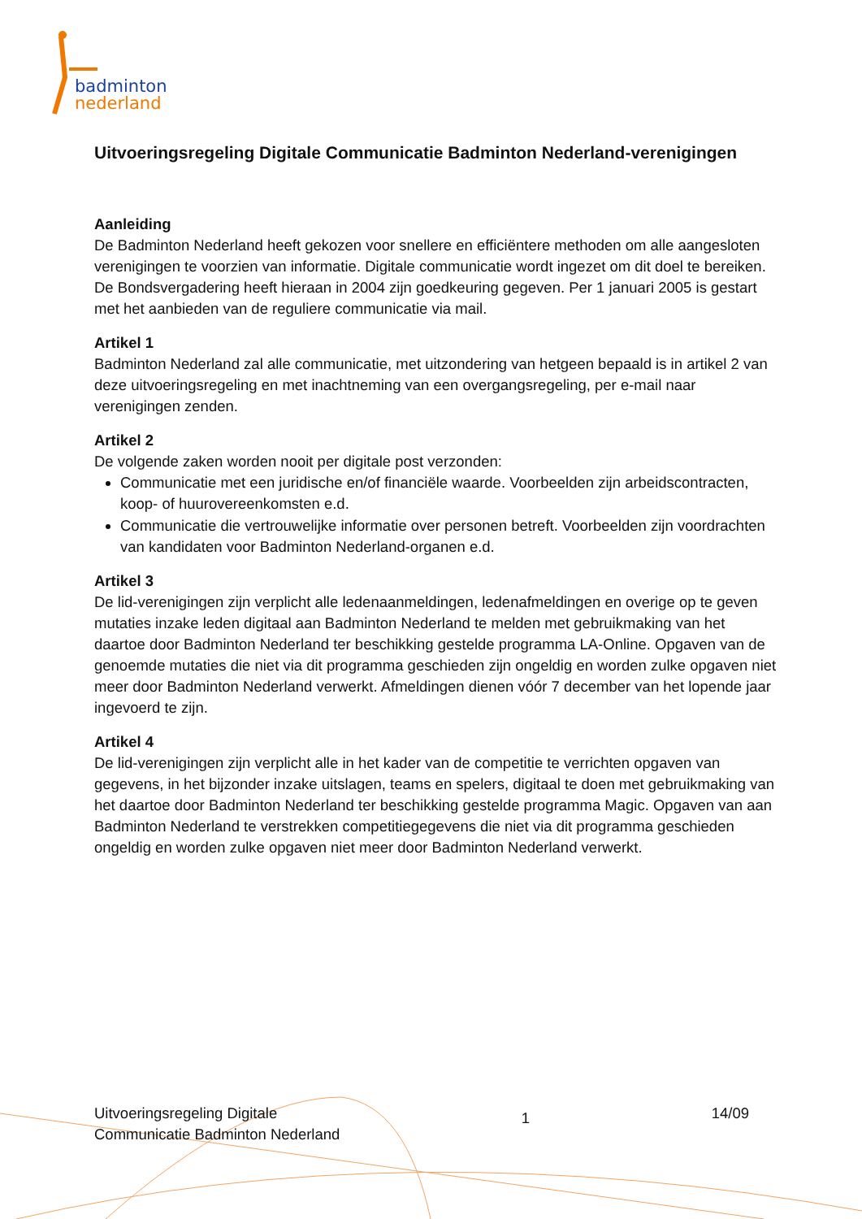badminton
nederland
Uitvoeringsregeling Digitale Communicatie Badminton Nederland-verenigingen
Aanleiding
De Badminton Nederland heeft gekozen voor snellere en efficiëntere methoden om alle aangesloten verenigingen te voorzien van informatie. Digitale communicatie wordt ingezet om dit doel te bereiken. De Bondsvergadering heeft hieraan in 2004 zijn goedkeuring gegeven. Per 1 januari 2005 is gestart met het aanbieden van de reguliere communicatie via mail.
Artikel 1
Badminton Nederland zal alle communicatie, met uitzondering van hetgeen bepaald is in artikel 2 van deze uitvoeringsregeling en met inachtneming van een overgangsregeling, per e-mail naar verenigingen zenden.
Artikel 2
De volgende zaken worden nooit per digitale post verzonden:
Communicatie met een juridische en/of financiële waarde. Voorbeelden zijn arbeidscontracten, koop- of huurovereenkomsten e.d.
Communicatie die vertrouwelijke informatie over personen betreft. Voorbeelden zijn voordrachten van kandidaten voor Badminton Nederland-organen e.d.
Artikel 3
De lid-verenigingen zijn verplicht alle ledenaanmeldingen, ledenafmeldingen en overige op te geven mutaties inzake leden digitaal aan Badminton Nederland te melden met gebruikmaking van het daartoe door Badminton Nederland ter beschikking gestelde programma LA-Online. Opgaven van de genoemde mutaties die niet via dit programma geschieden zijn ongeldig en worden zulke opgaven niet meer door Badminton Nederland verwerkt. Afmeldingen dienen vóór 7 december van het lopende jaar ingevoerd te zijn.
Artikel 4
De lid-verenigingen zijn verplicht alle in het kader van de competitie te verrichten opgaven van gegevens, in het bijzonder inzake uitslagen, teams en spelers, digitaal te doen met gebruikmaking van het daartoe door Badminton Nederland ter beschikking gestelde programma Magic. Opgaven van aan Badminton Nederland te verstrekken competitiegegevens die niet via dit programma geschieden ongeldig en worden zulke opgaven niet meer door Badminton Nederland verwerkt.
Uitvoeringsregeling Digitale
Communicatie Badminton Nederland
1
14/09